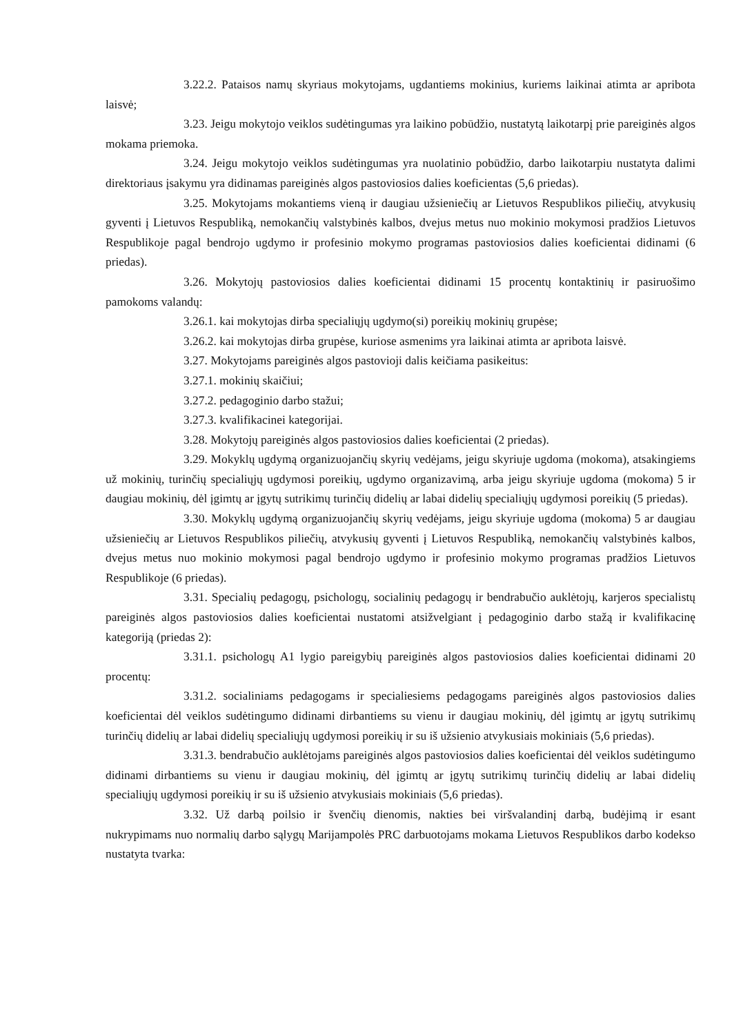3.22.2. Pataisos namų skyriaus mokytojams, ugdantiems mokinius, kuriems laikinai atimta ar apribota laisvė;
3.23. Jeigu mokytojo veiklos sudėtingumas yra laikino pobūdžio, nustatytą laikotarpį prie pareiginės algos mokama priemoka.
3.24. Jeigu mokytojo veiklos sudėtingumas yra nuolatinio pobūdžio, darbo laikotarpiu nustatyta dalimi direktoriaus įsakymu yra didinamas pareiginės algos pastoviosios dalies koeficientas (5,6 priedas).
3.25. Mokytojams mokantiems vieną ir daugiau užsieniečių ar Lietuvos Respublikos piliečių, atvykusių gyventi į Lietuvos Respubliką, nemokančių valstybinės kalbos, dvejus metus nuo mokinio mokymosi pradžios Lietuvos Respublikoje pagal bendrojo ugdymo ir profesinio mokymo programas pastoviosios dalies koeficientai didinami (6 priedas).
3.26. Mokytojų pastoviosios dalies koeficientai didinami 15 procentų kontaktinių ir pasiruošimo pamokoms valandų:
3.26.1. kai mokytojas dirba specialiųjų ugdymo(si) poreikių mokinių grupėse;
3.26.2. kai mokytojas dirba grupėse, kuriose asmenims yra laikinai atimta ar apribota laisvė.
3.27. Mokytojams pareiginės algos pastovioji dalis keičiama pasikeitus:
3.27.1. mokinių skaičiui;
3.27.2. pedagoginio darbo stažui;
3.27.3. kvalifikacinei kategorijai.
3.28. Mokytojų pareiginės algos pastoviosios dalies koeficientai (2 priedas).
3.29. Mokyklų ugdymą organizuojančių skyrių vedėjams, jeigu skyriuje ugdoma (mokoma), atsakingiems už mokinių, turinčių specialiųjų ugdymosi poreikių, ugdymo organizavimą, arba jeigu skyriuje ugdoma (mokoma) 5 ir daugiau mokinių, dėl įgimtų ar įgytų sutrikimų turinčių didelių ar labai didelių specialiųjų ugdymosi poreikių (5 priedas).
3.30. Mokyklų ugdymą organizuojančių skyrių vedėjams, jeigu skyriuje ugdoma (mokoma) 5 ar daugiau užsieniečių ar Lietuvos Respublikos piliečių, atvykusių gyventi į Lietuvos Respubliką, nemokančių valstybinės kalbos, dvejus metus nuo mokinio mokymosi pagal bendrojo ugdymo ir profesinio mokymo programas pradžios Lietuvos Respublikoje (6 priedas).
3.31. Specialių pedagogų, psichologų, socialinių pedagogų ir bendrabučio auklėtojų, karjeros specialistų pareiginės algos pastoviosios dalies koeficientai nustatomi atsižvelgiant į pedagoginio darbo stažą ir kvalifikacinę kategoriją (priedas 2):
3.31.1. psichologų A1 lygio pareigybių pareiginės algos pastoviosios dalies koeficientai didinami 20 procentų:
3.31.2. socialiniams pedagogams ir specialiesiems pedagogams pareiginės algos pastoviosios dalies koeficientai dėl veiklos sudėtingumo didinami dirbantiems su vienu ir daugiau mokinių, dėl įgimtų ar įgytų sutrikimų turinčių didelių ar labai didelių specialiųjų ugdymosi poreikių ir su iš užsienio atvykusiais mokiniais (5,6 priedas).
3.31.3. bendrabučio auklėtojams pareiginės algos pastoviosios dalies koeficientai dėl veiklos sudėtingumo didinami dirbantiems su vienu ir daugiau mokinių, dėl įgimtų ar įgytų sutrikimų turinčių didelių ar labai didelių specialiųjų ugdymosi poreikių ir su iš užsienio atvykusiais mokiniais (5,6 priedas).
3.32. Už darbą poilsio ir švenčių dienomis, nakties bei viršvalandinį darbą, budėjimą ir esant nukrypimams nuo normalių darbo sąlygų Marijampolės PRC darbuotojams mokama Lietuvos Respublikos darbo kodekso nustatyta tvarka: